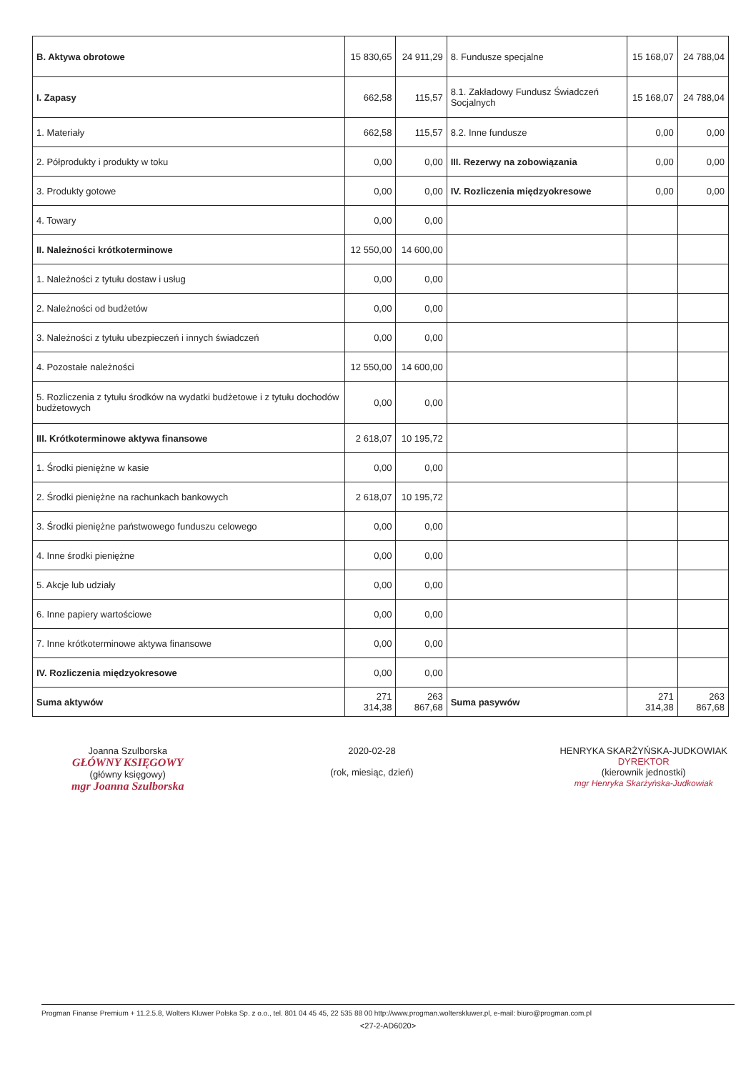| B. Aktywa obrotowe | 15 830,65 | 24 911,29 | 8. Fundusze specjalne | 15 168,07 | 24 788,04 |
| I. Zapasy | 662,58 | 115,57 | 8.1. Zakładowy Fundusz Świadczeń Socjalnych | 15 168,07 | 24 788,04 |
| 1. Materiały | 662,58 | 115,57 | 8.2. Inne fundusze | 0,00 | 0,00 |
| 2. Półprodukty i produkty w toku | 0,00 | 0,00 | III. Rezerwy na zobowiązania | 0,00 | 0,00 |
| 3. Produkty gotowe | 0,00 | 0,00 | IV. Rozliczenia międzyokresowe | 0,00 | 0,00 |
| 4. Towary | 0,00 | 0,00 | | | |
| II. Należności krótkoterminowe | 12 550,00 | 14 600,00 | | | |
| 1. Należności z tytułu dostaw i usług | 0,00 | 0,00 | | | |
| 2. Należności od budżetów | 0,00 | 0,00 | | | |
| 3. Należności z tytułu ubezpieczeń i innych świadczeń | 0,00 | 0,00 | | | |
| 4. Pozostałe należności | 12 550,00 | 14 600,00 | | | |
| 5. Rozliczenia z tytułu środków na wydatki budżetowe i z tytułu dochodów budżetowych | 0,00 | 0,00 | | | |
| III. Krótkoterminowe aktywa finansowe | 2 618,07 | 10 195,72 | | | |
| 1. Środki pieniężne w kasie | 0,00 | 0,00 | | | |
| 2. Środki pieniężne na rachunkach bankowych | 2 618,07 | 10 195,72 | | | |
| 3. Środki pieniężne państwowego funduszu celowego | 0,00 | 0,00 | | | |
| 4. Inne środki pieniężne | 0,00 | 0,00 | | | |
| 5. Akcje lub udziały | 0,00 | 0,00 | | | |
| 6. Inne papiery wartościowe | 0,00 | 0,00 | | | |
| 7. Inne krótkoterminowe aktywa finansowe | 0,00 | 0,00 | | | |
| IV. Rozliczenia międzyokresowe | 0,00 | 0,00 | | | |
| Suma aktywów | 271 314,38 | 263 867,68 | Suma pasywów | 271 314,38 | 263 867,68 |
Joanna Szulborska
GŁÓWNY KSIĘGOWY
(główny księgowy)
mgr Joanna Szulborska
2020-02-28
(rok, miesiąc, dzień)
HENRYKA SKARŻYŃSKA-JUDKOWIAK
DYREKTOR
(kierownik jednostki)
mgr Henryka Skarżyńska-Judkowiak
Progman Finanse Premium + 11.2.5.8, Wolters Kluwer Polska Sp. z o.o., tel. 801 04 45 45, 22 535 88 00 http://www.progman.wolterskluwer.pl, e-mail: biuro@progman.com.pl
<27-2-AD6020>